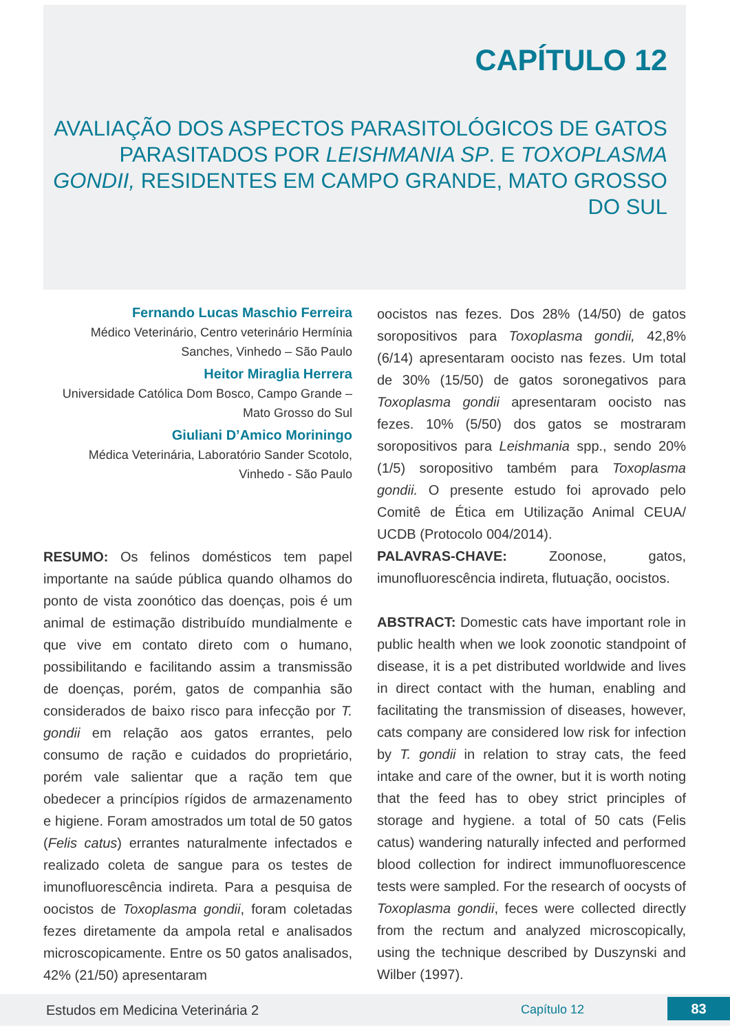CAPÍTULO 12
AVALIAÇÃO DOS ASPECTOS PARASITOLÓGICOS DE GATOS PARASITADOS POR LEISHMANIA SP. E TOXOPLASMA GONDII, RESIDENTES EM CAMPO GRANDE, MATO GROSSO DO SUL
Fernando Lucas Maschio Ferreira
Médico Veterinário, Centro veterinário Hermínia Sanches, Vinhedo – São Paulo
Heitor Miraglia Herrera
Universidade Católica Dom Bosco, Campo Grande – Mato Grosso do Sul
Giuliani D’Amico Moriningo
Médica Veterinária, Laboratório Sander Scotolo, Vinhedo - São Paulo
RESUMO: Os felinos domésticos tem papel importante na saúde pública quando olhamos do ponto de vista zoonótico das doenças, pois é um animal de estimação distribuído mundialmente e que vive em contato direto com o humano, possibilitando e facilitando assim a transmissão de doenças, porém, gatos de companhia são considerados de baixo risco para infecção por T. gondii em relação aos gatos errantes, pelo consumo de ração e cuidados do proprietário, porém vale salientar que a ração tem que obedecer a princípios rígidos de armazenamento e higiene. Foram amostrados um total de 50 gatos (Felis catus) errantes naturalmente infectados e realizado coleta de sangue para os testes de imunofluorescência indireta. Para a pesquisa de oocistos de Toxoplasma gondii, foram coletadas fezes diretamente da ampola retal e analisados microscopicamente. Entre os 50 gatos analisados, 42% (21/50) apresentaram
oocistos nas fezes. Dos 28% (14/50) de gatos soropositivos para Toxoplasma gondii, 42,8%(6/14) apresentaram oocisto nas fezes. Um total de 30% (15/50) de gatos soronegativos para Toxoplasma gondii apresentaram oocisto nas fezes. 10% (5/50) dos gatos se mostraram soropositivos para Leishmania spp., sendo 20% (1/5) soropositivo também para Toxoplasma gondii. O presente estudo foi aprovado pelo Comitê de Ética em Utilização Animal CEUA/ UCDB (Protocolo 004/2014).
PALAVRAS-CHAVE: Zoonose, gatos, imunofluorescência indireta, flutuação, oocistos.
ABSTRACT: Domestic cats have important role in public health when we look zoonotic standpoint of disease, it is a pet distributed worldwide and lives in direct contact with the human, enabling and facilitating the transmission of diseases, however, cats company are considered low risk for infection by T. gondii in relation to stray cats, the feed intake and care of the owner, but it is worth noting that the feed has to obey strict principles of storage and hygiene. a total of 50 cats (Felis catus) wandering naturally infected and performed blood collection for indirect immunofluorescence tests were sampled. For the research of oocysts of Toxoplasma gondii, feces were collected directly from the rectum and analyzed microscopically, using the technique described by Duszynski and Wilber (1997).
Estudos em Medicina Veterinária 2 Capítulo 12 83